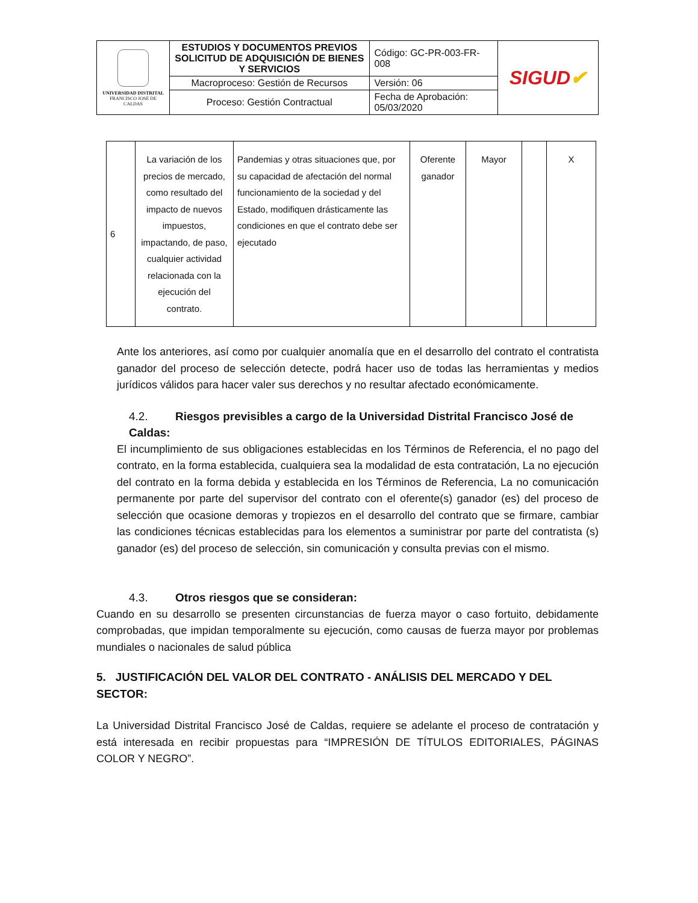| UNIVERSIDAD DISTRITAL FRANCISCO JOSÉ DE CALDAS | ESTUDIOS Y DOCUMENTOS PREVIOS SOLICITUD DE ADQUISICIÓN DE BIENES Y SERVICIOS | Código: GC-PR-003-FR-008 | SIGUD ✔ |
| | Macroproceso: Gestión de Recursos | Versión: 06 | |
| | Proceso: Gestión Contractual | Fecha de Aprobación: 05/03/2020 | |
| 6 | La variación de los precios de mercado, como resultado del impacto de nuevos impuestos, impactando, de paso, cualquier actividad relacionada con la ejecución del contrato. | Pandemias y otras situaciones que, por su capacidad de afectación del normal funcionamiento de la sociedad y del Estado, modifiquen drásticamente las condiciones en que el contrato debe ser ejecutado | Oferente ganador | Mayor | | X |
Ante los anteriores, así como por cualquier anomalía que en el desarrollo del contrato el contratista ganador del proceso de selección detecte, podrá hacer uso de todas las herramientas y medios jurídicos válidos para hacer valer sus derechos y no resultar afectado económicamente.
4.2. Riesgos previsibles a cargo de la Universidad Distrital Francisco José de Caldas:
El incumplimiento de sus obligaciones establecidas en los Términos de Referencia, el no pago del contrato, en la forma establecida, cualquiera sea la modalidad de esta contratación, La no ejecución del contrato en la forma debida y establecida en los Términos de Referencia, La no comunicación permanente por parte del supervisor del contrato con el oferente(s) ganador (es) del proceso de selección que ocasione demoras y tropiezos en el desarrollo del contrato que se firmare, cambiar las condiciones técnicas establecidas para los elementos a suministrar por parte del contratista (s) ganador (es) del proceso de selección, sin comunicación y consulta previas con el mismo.
4.3. Otros riesgos que se consideran:
Cuando en su desarrollo se presenten circunstancias de fuerza mayor o caso fortuito, debidamente comprobadas, que impidan temporalmente su ejecución, como causas de fuerza mayor por problemas mundiales o nacionales de salud pública
5. JUSTIFICACIÓN DEL VALOR DEL CONTRATO - ANÁLISIS DEL MERCADO Y DEL SECTOR:
La Universidad Distrital Francisco José de Caldas, requiere se adelante el proceso de contratación y está interesada en recibir propuestas para “IMPRESIÓN DE TÍTULOS EDITORIALES, PÁGINAS COLOR Y NEGRO”.